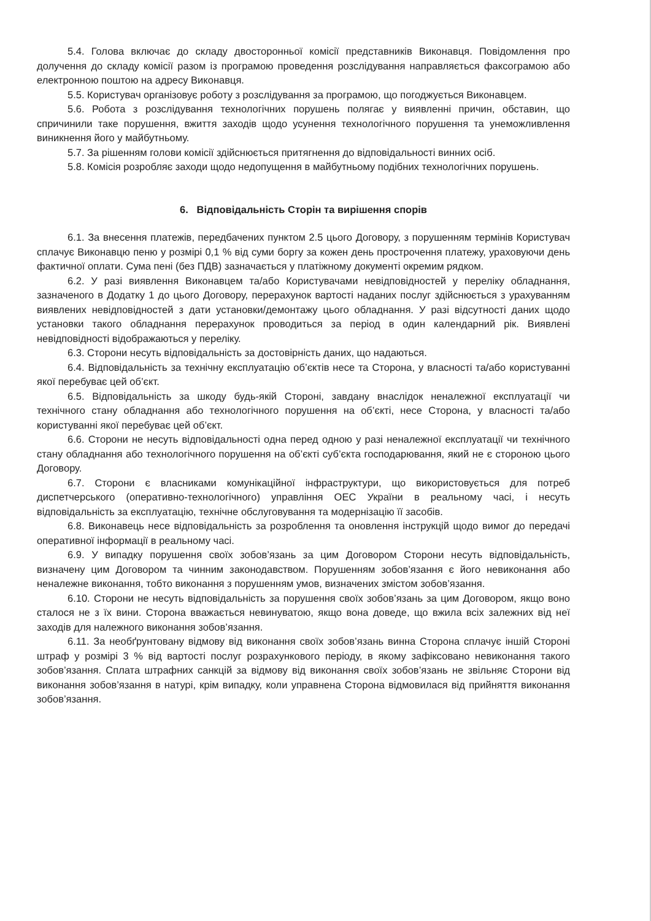5.4. Голова включає до складу двосторонньої комісії представників Виконавця. Повідомлення про долучення до складу комісії разом із програмою проведення розслідування направляється факсограмою або електронною поштою на адресу Виконавця.
5.5. Користувач організовує роботу з розслідування за програмою, що погоджується Виконавцем.
5.6. Робота з розслідування технологічних порушень полягає у виявленні причин, обставин, що спричинили таке порушення, вжиття заходів щодо усунення технологічного порушення та унеможливлення виникнення його у майбутньому.
5.7. За рішенням голови комісії здійснюється притягнення до відповідальності винних осіб.
5.8. Комісія розробляє заходи щодо недопущення в майбутньому подібних технологічних порушень.
6. Відповідальність Сторін та вирішення спорів
6.1. За внесення платежів, передбачених пунктом 2.5 цього Договору, з порушенням термінів Користувач сплачує Виконавцю пеню у розмірі 0,1 % від суми боргу за кожен день прострочення платежу, ураховуючи день фактичної оплати. Сума пені (без ПДВ) зазначається у платіжному документі окремим рядком.
6.2. У разі виявлення Виконавцем та/або Користувачами невідповідностей у переліку обладнання, зазначеного в Додатку 1 до цього Договору, перерахунок вартості наданих послуг здійснюється з урахуванням виявлених невідповідностей з дати установки/демонтажу цього обладнання. У разі відсутності даних щодо установки такого обладнання перерахунок проводиться за період в один календарний рік. Виявлені невідповідності відображаються у переліку.
6.3. Сторони несуть відповідальність за достовірність даних, що надаються.
6.4. Відповідальність за технічну експлуатацію об’єктів несе та Сторона, у власності та/або користуванні якої перебуває цей об’єкт.
6.5. Відповідальність за шкоду будь-якій Стороні, завдану внаслідок неналежної експлуатації чи технічного стану обладнання або технологічного порушення на об’єкті, несе Сторона, у власності та/або користуванні якої перебуває цей об’єкт.
6.6. Сторони не несуть відповідальності одна перед одною у разі неналежної експлуатації чи технічного стану обладнання або технологічного порушення на об’єкті суб’єкта господарювання, який не є стороною цього Договору.
6.7. Сторони є власниками комунікаційної інфраструктури, що використовується для потреб диспетчерського (оперативно-технологічного) управління ОЕС України в реальному часі, і несуть відповідальність за експлуатацію, технічне обслуговування та модернізацію її засобів.
6.8. Виконавець несе відповідальність за розроблення та оновлення інструкцій щодо вимог до передачі оперативної інформації в реальному часі.
6.9. У випадку порушення своїх зобов’язань за цим Договором Сторони несуть відповідальність, визначену цим Договором та чинним законодавством. Порушенням зобов’язання є його невиконання або неналежне виконання, тобто виконання з порушенням умов, визначених змістом зобов’язання.
6.10. Сторони не несуть відповідальність за порушення своїх зобов’язань за цим Договором, якщо воно сталося не з їх вини. Сторона вважається невинуватою, якщо вона доведе, що вжила всіх залежних від неї заходів для належного виконання зобов’язання.
6.11. За необґрунтовану відмову від виконання своїх зобов’язань винна Сторона сплачує іншій Стороні штраф у розмірі 3 % від вартості послуг розрахункового періоду, в якому зафіксовано невиконання такого зобов’язання. Сплата штрафних санкцій за відмову від виконання своїх зобов’язань не звільняє Сторони від виконання зобов’язання в натурі, крім випадку, коли управнена Сторона відмовилася від прийняття виконання зобов’язання.